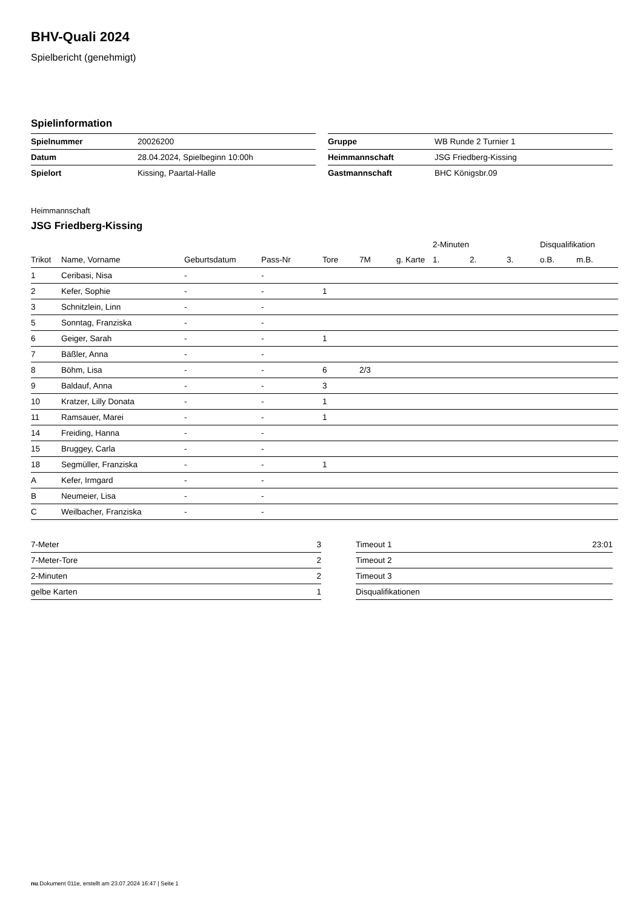BHV-Quali 2024
Spielbericht (genehmigt)
Spielinformation
| Spielnummer | 20026200 |
| Datum | 28.04.2024, Spielbeginn 10:00h |
| Spielort | Kissing, Paartal-Halle |
| Gruppe | WB Runde 2 Turnier 1 |
| Heimmannschaft | JSG Friedberg-Kissing |
| Gastmannschaft | BHC Königsbr.09 |
Heimmannschaft
JSG Friedberg-Kissing
| | | | | | | | 2-Minuten | | | Disqualifikation | |
| --- | --- | --- | --- | --- | --- | --- | --- | --- | --- | --- | --- |
| Trikot | Name, Vorname | Geburtsdatum | Pass-Nr | Tore | 7M | g. Karte | 1. | 2. | 3. | o.B. | m.B. |
| 1 | Ceribasi, Nisa | - | - | | | | | | | | |
| 2 | Kefer, Sophie | - | - | 1 | | | | | | | |
| 3 | Schnitzlein, Linn | - | - | | | | | | | | |
| 5 | Sonntag, Franziska | - | - | | | | | | | | |
| 6 | Geiger, Sarah | - | - | 1 | | | | | | | |
| 7 | Bäßler, Anna | - | - | | | | | | | | |
| 8 | Böhm, Lisa | - | - | 6 | 2/3 | | | | | | |
| 9 | Baldauf, Anna | - | - | 3 | | | | | | | |
| 10 | Kratzer, Lilly Donata | - | - | 1 | | | | | | | |
| 11 | Ramsauer, Marei | - | - | 1 | | | | | | | |
| 14 | Freiding, Hanna | - | - | | | | | | | | |
| 15 | Bruggey, Carla | - | - | | | | | | | | |
| 18 | Segmüller, Franziska | - | - | 1 | | | | | | | |
| A | Kefer, Irmgard | - | - | | | | | | | | |
| B | Neumeier, Lisa | - | - | | | | | | | | |
| C | Weilbacher, Franziska | - | - | | | | | | | | |
| 7-Meter | 3 |
| 7-Meter-Tore | 2 |
| 2-Minuten | 2 |
| gelbe Karten | 1 |
| Timeout 1 | 23:01 |
| Timeout 2 | |
| Timeout 3 | |
| Disqualifikationen | |
nu.Dokument 011e, erstellt am 23.07.2024 16:47 | Seite 1